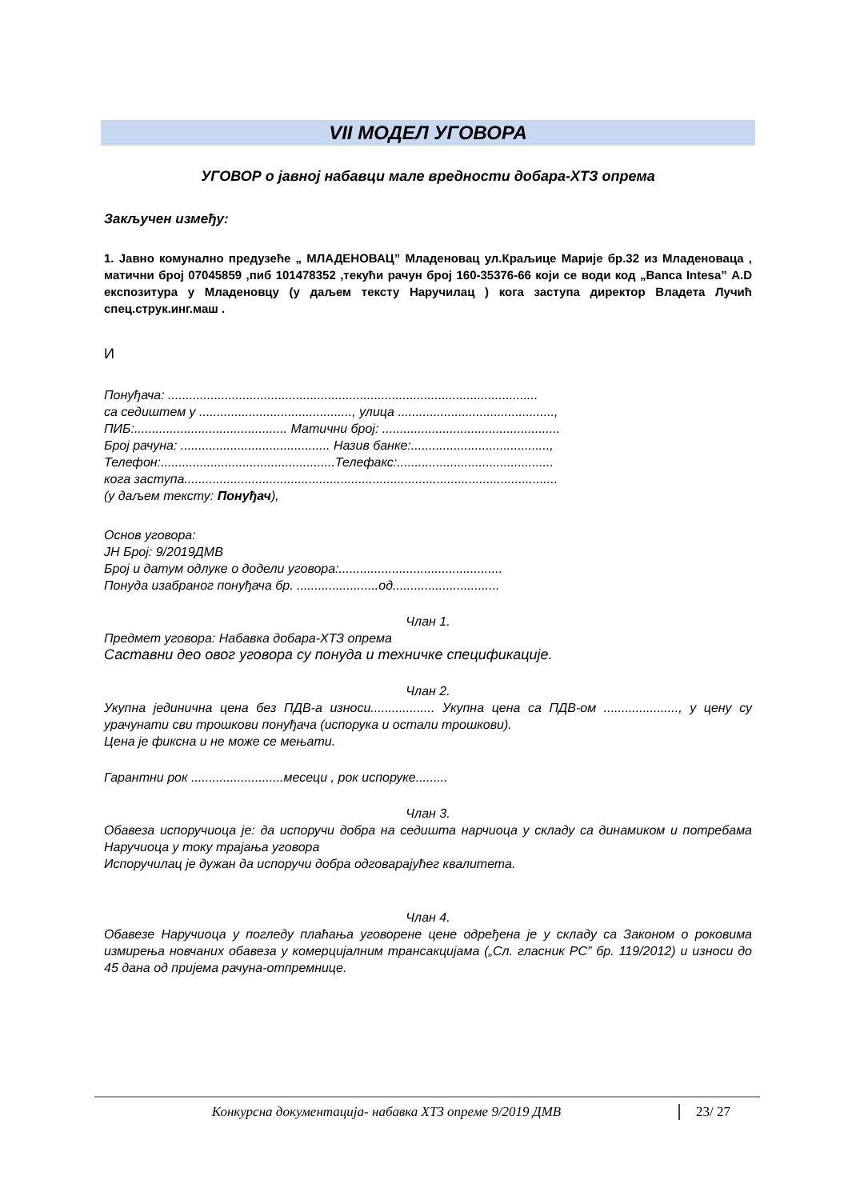VII МОДЕЛ УГОВОРА
УГОВОР о јавној набавци мале вредности добара-ХТЗ опрема
Закључен између:
1. Јавно комунално предузеће „ МЛАДЕНОВАЦ” Младеновац ул.Краљице Марије бр.32 из Младеноваца , матични број 07045859 ,пиб 101478352 ,текући рачун број 160-35376-66 који се води код „Banca Intesa” А.D експозитура у Младеновцу (у даљем тексту Наручилац ) кога заступа директор Владета Лучић спец.струк.инг.маш .
И
Понуђача: ........................................................................................................
са седиштем у ..........................................., улица ............................................,
ПИБ:........................................... Матични број: ..................................................
Број рачуна: .......................................... Назив банке:.......................................,
Телефон:.................................................Телефакс:............................................
кога заступа.........................................................................................................
(у даљем тексту: Понуђач),
Основ уговора:
ЈН Број: 9/2019ДМВ
Број и датум одлуке о додели уговора:..............................................
Понуда изабраног понуђача бр. .......................од..............................
Члан 1.
Предмет уговора: Набавка добара-ХТЗ опрема
Саставни део овог уговора су понуда и техничке спецификације.
Члан 2.
Укупна јединична цена без ПДВ-а износи.................. Укупна цена са ПДВ-ом ....................., у цену су урачунати сви трошкови понуђача (испорука и остали трошкови).
Цена је фиксна и не може се мењати.
Гарантни рок ..........................месеци , рок испоруке.........
Члан 3.
Обавеза испоручиоца је: да испоручи добра на седишта нарчиоца у складу са динамиком и потребама Наручиоца у току трајања уговора
Испоручилац је дужан да испоручи добра одговарајућег квалитета.
Члан 4.
Обавезе Наручиоца у погледу плаћања уговорене цене одређена је у складу са Законом о роковима измирења новчаних обавеза у комерцијалним трансакцијама („Сл. гласник РС” бр. 119/2012) и износи до 45 дана од пријема рачуна-отпремнице.
Конкурсна документација- набавка ХТЗ опреме 9/2019 ДМВ 23/ 27